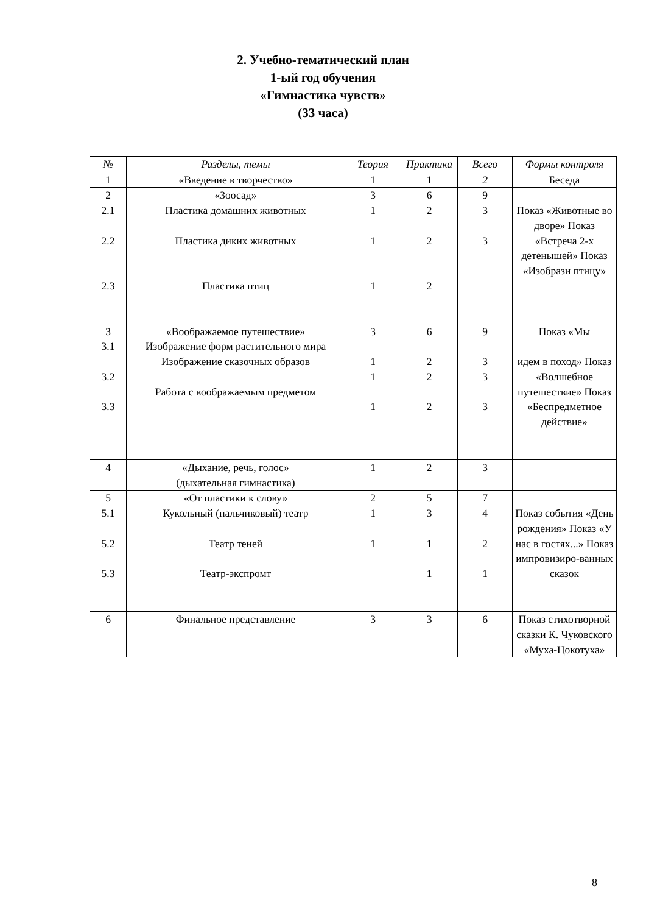2. Учебно-тематический план
1-ый год обучения
«Гимнастика чувств»
(33 часа)
| № | Разделы, темы | Теория | Практика | Всего | Формы контроля |
| --- | --- | --- | --- | --- | --- |
| 1 | «Введение в творчество» | 1 | 1 | 2 | Беседа |
| 2 2.1 2.2 2.3 | «Зоосад» Пластика домашних животных Пластика диких животных Пластика птиц | 3 1 1 1 | 6 2 2 2 | 9 3 3 | Показ «Животные во дворе» Показ «Встреча 2-х детенышей» Показ «Изобрази птицу» |
| 3 3.1 3.2 3.3 | «Воображаемое путешествие» Изображение форм растительного мира Изображение сказочных образов Работа с воображаемым предметом | 3 1 1 1 | 6 2 2 2 | 9 3 3 3 | Показ «Мы идем в поход» Показ «Волшебное путешествие» Показ «Беспредметное действие» |
| 4 | «Дыхание, речь, голос» (дыхательная гимнастика) | 1 | 2 | 3 | |
| 5 5.1 5.2 5.3 | «От пластики к слову» Кукольный (пальчиковый) театр Театр теней Театр-экспромт | 2 1 1 | 5 3 1 1 | 7 4 2 1 | Показ события «День рождения» Показ «У нас в гостях...» Показ импровизиро-ванных сказок |
| 6 | Финальное представление | 3 | 3 | 6 | Показ стихотворной сказки К. Чуковского «Муха-Цокотуха» |
8